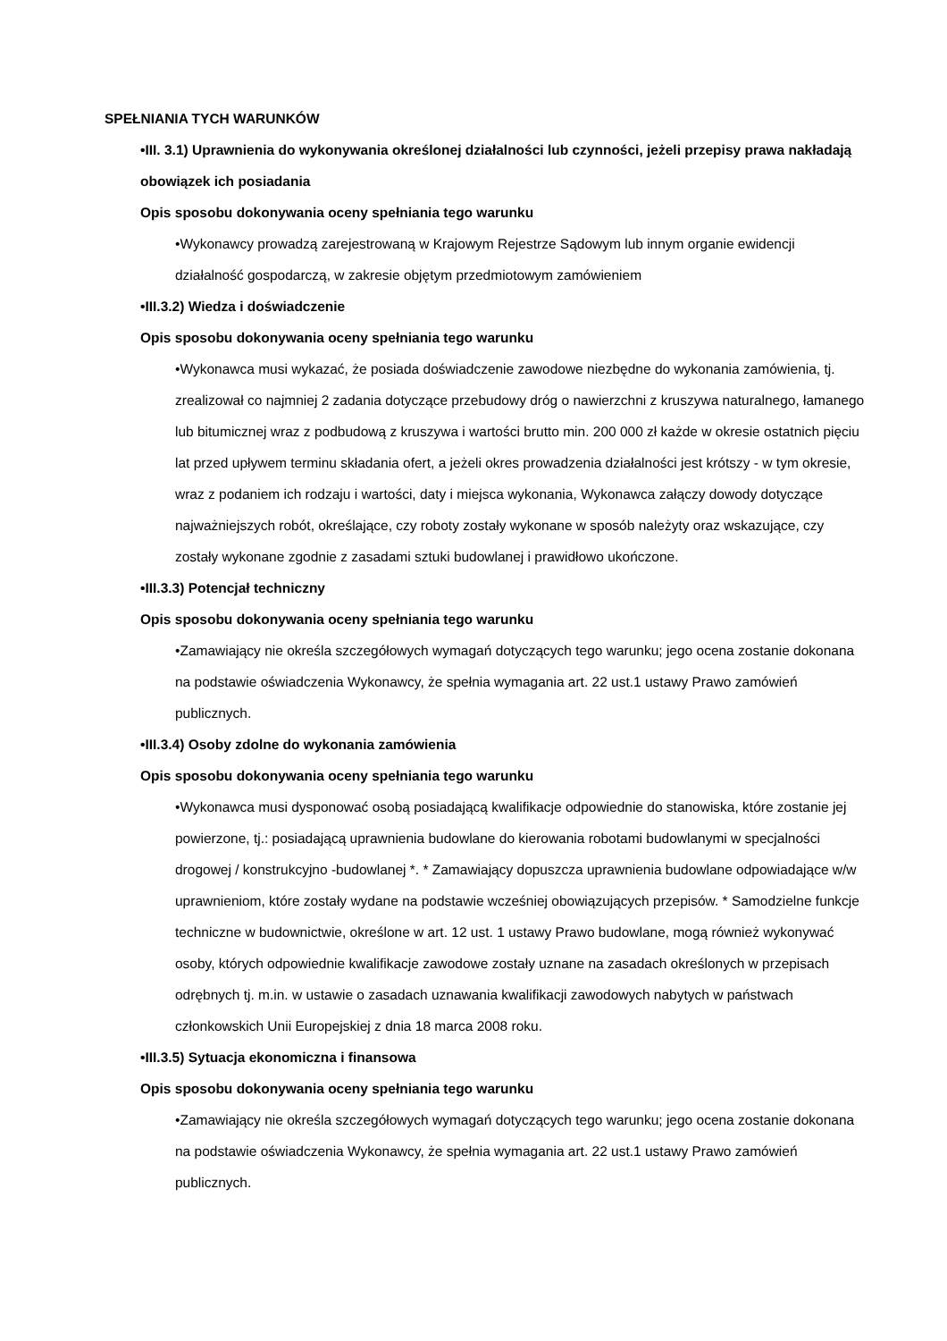SPEŁNIANIA TYCH WARUNKÓW
•III. 3.1) Uprawnienia do wykonywania określonej działalności lub czynności, jeżeli przepisy prawa nakładają obowiązek ich posiadania
Opis sposobu dokonywania oceny spełniania tego warunku
•Wykonawcy prowadzą zarejestrowaną w Krajowym Rejestrze Sądowym lub innym organie ewidencji działalność gospodarczą, w zakresie objętym przedmiotowym zamówieniem
•III.3.2) Wiedza i doświadczenie
Opis sposobu dokonywania oceny spełniania tego warunku
•Wykonawca musi wykazać, że posiada doświadczenie zawodowe niezbędne do wykonania zamówienia, tj. zrealizował co najmniej 2 zadania dotyczące przebudowy dróg o nawierzchni z kruszywa naturalnego, łamanego lub bitumicznej wraz z podbudową z kruszywa i wartości brutto min. 200 000 zł każde w okresie ostatnich pięciu lat przed upływem terminu składania ofert, a jeżeli okres prowadzenia działalności jest krótszy - w tym okresie, wraz z podaniem ich rodzaju i wartości, daty i miejsca wykonania, Wykonawca załączy dowody dotyczące najważniejszych robót, określające, czy roboty zostały wykonane w sposób należyty oraz wskazujące, czy zostały wykonane zgodnie z zasadami sztuki budowlanej i prawidłowo ukończone.
•III.3.3) Potencjał techniczny
Opis sposobu dokonywania oceny spełniania tego warunku
•Zamawiający nie określa szczegółowych wymagań dotyczących tego warunku; jego ocena zostanie dokonana na podstawie oświadczenia Wykonawcy, że spełnia wymagania art. 22 ust.1 ustawy Prawo zamówień publicznych.
•III.3.4) Osoby zdolne do wykonania zamówienia
Opis sposobu dokonywania oceny spełniania tego warunku
•Wykonawca musi dysponować osobą posiadającą kwalifikacje odpowiednie do stanowiska, które zostanie jej powierzone, tj.: posiadającą uprawnienia budowlane do kierowania robotami budowlanymi w specjalności drogowej / konstrukcyjno -budowlanej *. * Zamawiający dopuszcza uprawnienia budowlane odpowiadające w/w uprawnieniom, które zostały wydane na podstawie wcześniej obowiązujących przepisów. * Samodzielne funkcje techniczne w budownictwie, określone w art. 12 ust. 1 ustawy Prawo budowlane, mogą również wykonywać osoby, których odpowiednie kwalifikacje zawodowe zostały uznane na zasadach określonych w przepisach odrębnych tj. m.in. w ustawie o zasadach uznawania kwalifikacji zawodowych nabytych w państwach członkowskich Unii Europejskiej z dnia 18 marca 2008 roku.
•III.3.5) Sytuacja ekonomiczna i finansowa
Opis sposobu dokonywania oceny spełniania tego warunku
•Zamawiający nie określa szczegółowych wymagań dotyczących tego warunku; jego ocena zostanie dokonana na podstawie oświadczenia Wykonawcy, że spełnia wymagania art. 22 ust.1 ustawy Prawo zamówień publicznych.